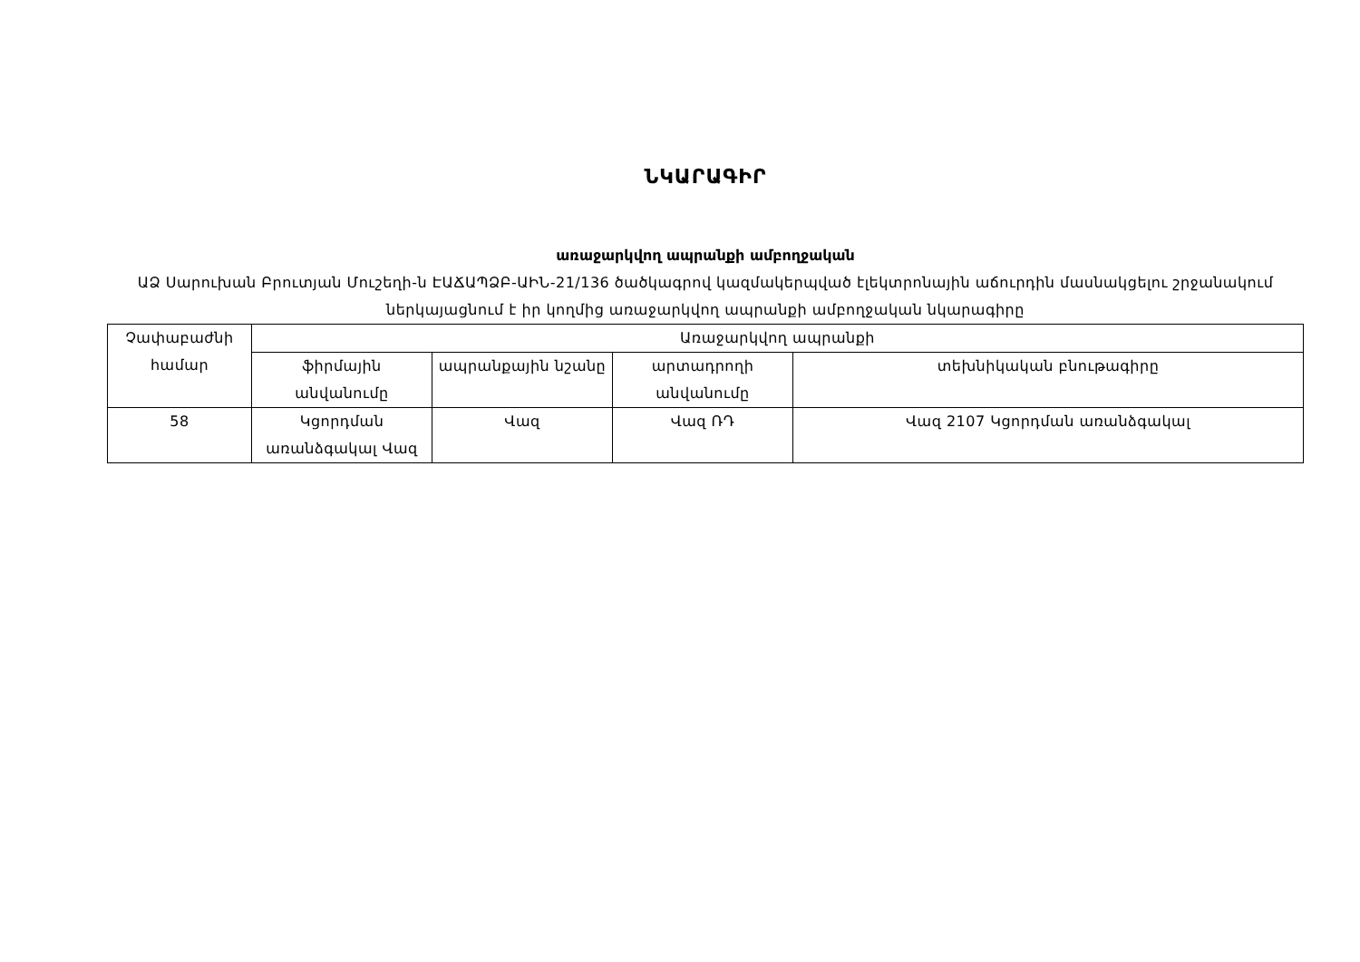ՆԿԱՐԱԳԻՐ
առաջարկվող ապրանքի ամբողջական
ԱՁ Սարուխան Բրուտյան Մուշեղի-ն ԷԱՃԱՊՁԲ-ԱԻՆ-21/136 ծածկագրով կազմակերպված էլեկտրոնային աճուրդին մասնակցելու շրջանակում ներկայացնում է իր կողմից առաջարկվող ապրանքի ամբողջական նկարագիրը
| Չափաբաժնի համար | Առաջարկվող ապրանքի | | | |
| --- | --- | --- | --- | --- |
| | ֆիրմային անվանումը | ապրանքային նշանը | արտադրողի անվանումը | տեխնիկական բնութագիրը |
| 58 | Կցորդման առանձգակալ Վազ | Վազ | Վազ ՌԴ | Վազ 2107 Կցորդման առանձգակալ |